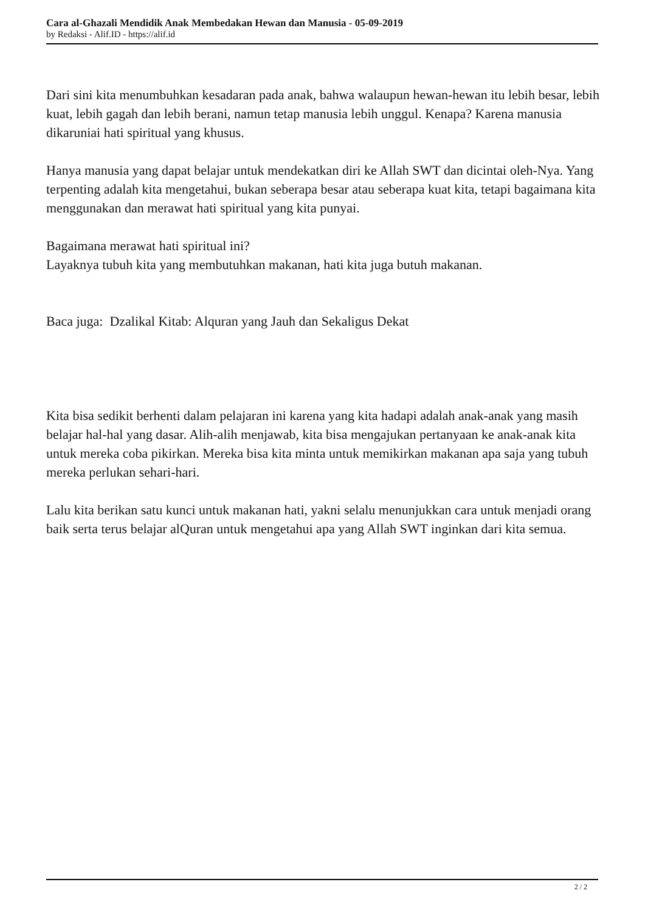Cara al-Ghazali Mendidik Anak Membedakan Hewan dan Manusia - 05-09-2019
by Redaksi - Alif.ID - https://alif.id
Dari sini kita menumbuhkan kesadaran pada anak, bahwa walaupun hewan-hewan itu lebih besar, lebih kuat, lebih gagah dan lebih berani, namun tetap manusia lebih unggul. Kenapa? Karena manusia dikaruniai hati spiritual yang khusus.
Hanya manusia yang dapat belajar untuk mendekatkan diri ke Allah SWT dan dicintai oleh-Nya. Yang terpenting adalah kita mengetahui, bukan seberapa besar atau seberapa kuat kita, tetapi bagaimana kita menggunakan dan merawat hati spiritual yang kita punyai.
Bagaimana merawat hati spiritual ini?
Layaknya tubuh kita yang membutuhkan makanan, hati kita juga butuh makanan.
Baca juga: Dzalikal Kitab: Alquran yang Jauh dan Sekaligus Dekat
Kita bisa sedikit berhenti dalam pelajaran ini karena yang kita hadapi adalah anak-anak yang masih belajar hal-hal yang dasar. Alih-alih menjawab, kita bisa mengajukan pertanyaan ke anak-anak kita untuk mereka coba pikirkan. Mereka bisa kita minta untuk memikirkan makanan apa saja yang tubuh mereka perlukan sehari-hari.
Lalu kita berikan satu kunci untuk makanan hati, yakni selalu menunjukkan cara untuk menjadi orang baik serta terus belajar alQuran untuk mengetahui apa yang Allah SWT inginkan dari kita semua.
2 / 2